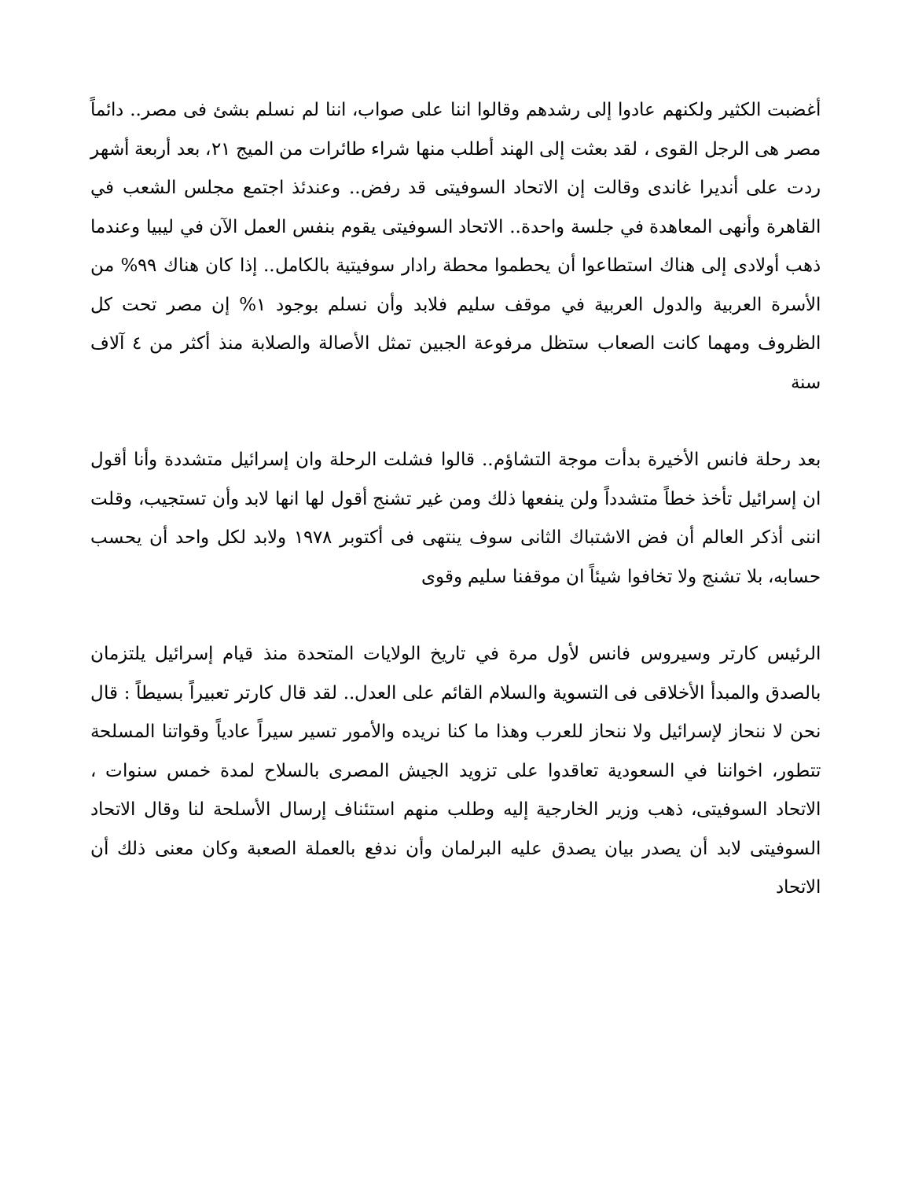أغضبت الكثير ولكنهم عادوا إلى رشدهم وقالوا اننا على صواب، اننا لم نسلم بشئ فى مصر.. دائماً مصر هى الرجل القوى ، لقد بعثت إلى الهند أطلب منها شراء طائرات من الميج ٢١، بعد أربعة أشهر ردت على أنديرا غاندى وقالت إن الاتحاد السوفيتى قد رفض.. وعندئذ اجتمع مجلس الشعب في القاهرة وأنهى المعاهدة في جلسة واحدة.. الاتحاد السوفيتى يقوم بنفس العمل الآن في ليبيا وعندما ذهب أولادى إلى هناك استطاعوا أن يحطموا محطة رادار سوفيتية بالكامل.. إذا كان هناك ٩٩% من الأسرة العربية والدول العربية في موقف سليم فلابد وأن نسلم بوجود ١% إن مصر تحت كل الظروف ومهما كانت الصعاب ستظل مرفوعة الجبين تمثل الأصالة والصلابة منذ أكثر من ٤ آلاف سنة
بعد رحلة فانس الأخيرة بدأت موجة التشاؤم.. قالوا فشلت الرحلة وان إسرائيل متشددة وأنا أقول ان إسرائيل تأخذ خطاً متشدداً ولن ينفعها ذلك ومن غير تشنج أقول لها انها لابد وأن تستجيب، وقلت اننى أذكر العالم أن فض الاشتباك الثانى سوف ينتهى فى أكتوبر ١٩٧٨ ولابد لكل واحد أن يحسب حسابه، بلا تشنج ولا تخافوا شيئاً ان موقفنا سليم وقوى
الرئيس كارتر وسيروس فانس لأول مرة في تاريخ الولايات المتحدة منذ قيام إسرائيل يلتزمان بالصدق والمبدأ الأخلاقى فى التسوية والسلام القائم على العدل.. لقد قال كارتر تعبيراً بسيطاً : قال نحن لا ننحاز لإسرائيل ولا ننحاز للعرب وهذا ما كنا نريده والأمور تسير سيراً عادياً وقواتنا المسلحة تتطور، اخواننا في السعودية تعاقدوا على تزويد الجيش المصرى بالسلاح لمدة خمس سنوات ، الاتحاد السوفيتى، ذهب وزير الخارجية إليه وطلب منهم استئناف إرسال الأسلحة لنا وقال الاتحاد السوفيتى لابد أن يصدر بيان يصدق عليه البرلمان وأن ندفع بالعملة الصعبة وكان معنى ذلك أن الاتحاد